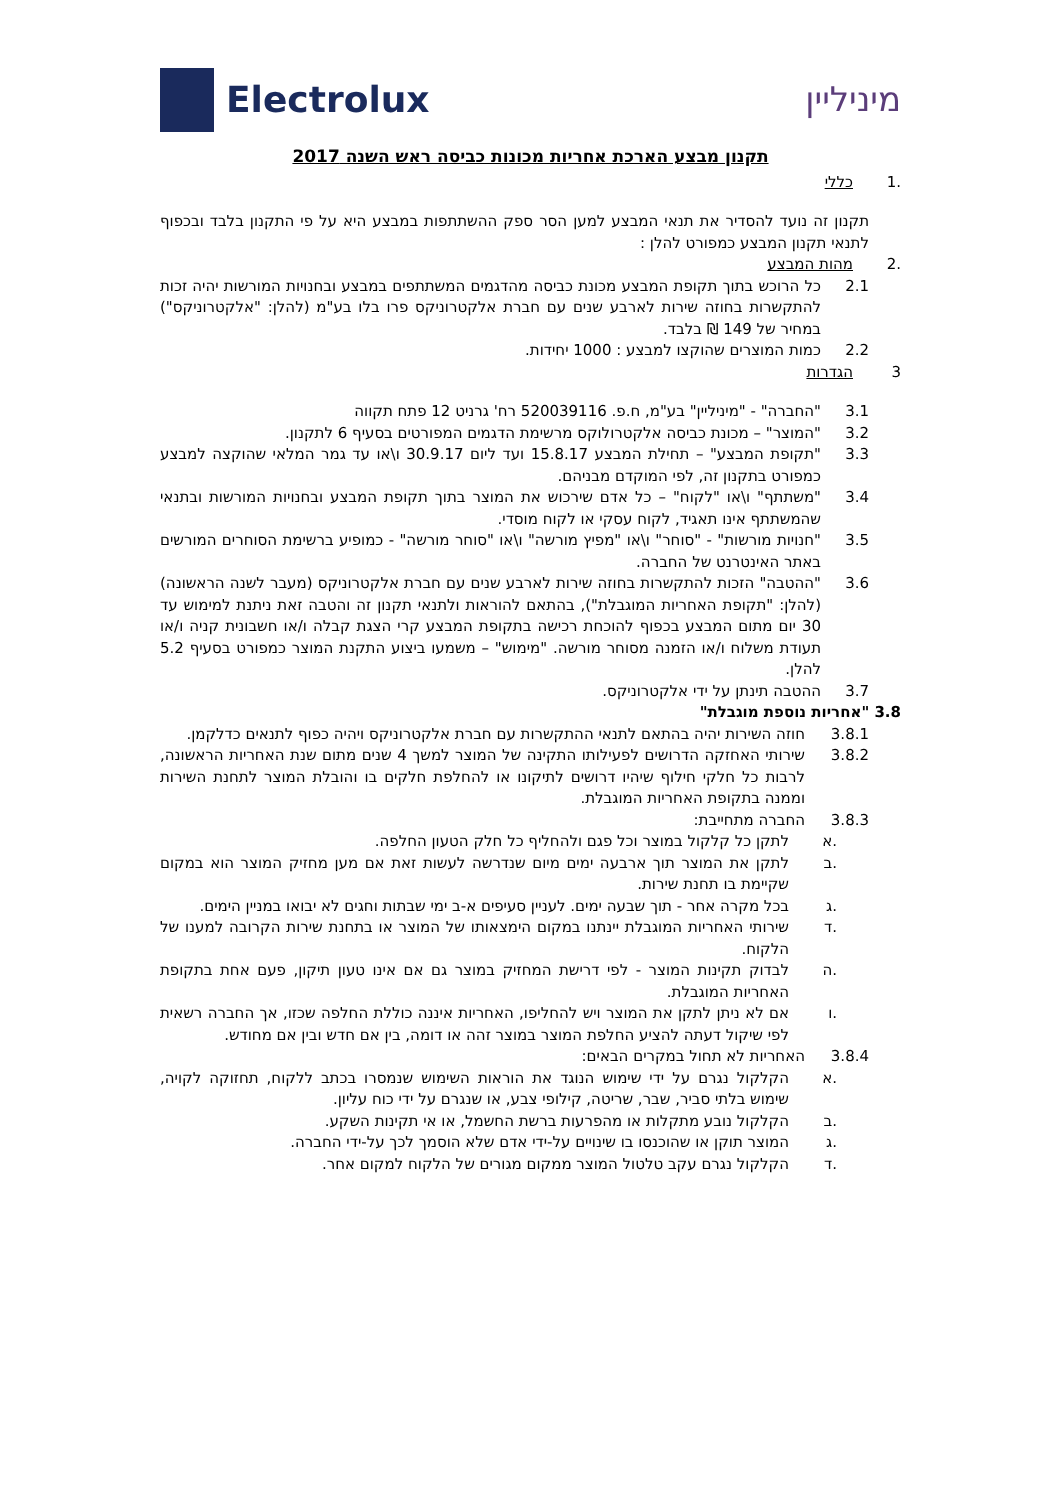Electrolux מיניליין
תקנון מבצע הארכת אחריות מכונות כביסה ראש השנה 2017
.1 כללי
תקנון זה נועד להסדיר את תנאי המבצע למען הסר ספק ההשתתפות במבצע היא על פי התקנון בלבד ובכפוף לתנאי תקנון המבצע כמפורט להלן :
.2 מהות המבצע
2.1 כל הרוכש בתוך תקופת המבצע מכונת כביסה מהדגמים המשתתפים במבצע ובחנויות המורשות יהיה זכות להתקשרות בחוזה שירות לארבע שנים עם חברת אלקטרוניקס פרו בלו בע"מ (להלן: "אלקטרוניקס") במחיר של 149 ₪ בלבד.
2.2 כמות המוצרים שהוקצו למבצע : 1000 יחידות.
3 הגדרות
3.1 "החברה" - "מיניליין" בע"מ, ח.פ. 520039116 רח' גרניט 12 פתח תקווה
3.2 "המוצר" – מכונת כביסה אלקטרולוקס מרשימת הדגמים המפורטים בסעיף 6 לתקנון.
3.3 "תקופת המבצע" – תחילת המבצע 15.8.17 ועד ליום 30.9.17 ו\או עד גמר המלאי שהוקצה למבצע כמפורט בתקנון זה, לפי המוקדם מבניהם.
3.4 "משתתף" ו\או "לקוח" – כל אדם שירכוש את המוצר בתוך תקופת המבצע ובחנויות המורשות ובתנאי שהמשתתף אינו תאגיד, לקוח עסקי או לקוח מוסדי.
3.5 "חנויות מורשות" - "סוחר" ו\או "מפיץ מורשה" ו\או "סוחר מורשה" - כמופיע ברשימת הסוחרים המורשים באתר האינטרנט של החברה.
3.6 "ההטבה" הזכות להתקשרות בחוזה שירות לארבע שנים עם חברת אלקטרוניקס (מעבר לשנה הראשונה) (להלן: "תקופת האחריות המוגבלת"), בהתאם להוראות ולתנאי תקנון זה והטבה זאת ניתנת למימוש עד 30 יום מתום המבצע בכפוף להוכחת רכישה בתקופת המבצע קרי הצגת קבלה ו/או חשבונית קניה ו/או תעודת משלוח ו/או הזמנה מסוחר מורשה. "מימוש" – משמעו ביצוע התקנת המוצר כמפורט בסעיף 5.2 להלן.
3.7 ההטבה תינתן על ידי אלקטרוניקס.
3.8 "אחריות נוספת מוגבלת"
3.8.1 חוזה השירות יהיה בהתאם לתנאי ההתקשרות עם חברת אלקטרוניקס ויהיה כפוף לתנאים כדלקמן.
3.8.2 שירותי האחזקה הדרושים לפעילותו התקינה של המוצר למשך 4 שנים מתום שנת האחריות הראשונה, לרבות כל חלקי חילוף שיהיו דרושים לתיקונו או להחלפת חלקים בו והובלת המוצר לתחנת השירות וממנה בתקופת האחריות המוגבלת.
3.8.3 החברה מתחייבת:
.א לתקן כל קלקול במוצר וכל פגם ולהחליף כל חלק הטעון החלפה.
.ב לתקן את המוצר תוך ארבעה ימים מיום שנדרשה לעשות זאת אם מען מחזיק המוצר הוא במקום שקיימת בו תחנת שירות.
.ג בכל מקרה אחר - תוך שבעה ימים. לעניין סעיפים א-ב ימי שבתות וחגים לא יבואו במניין הימים.
.ד שירותי האחריות המוגבלת יינתנו במקום הימצאותו של המוצר או בתחנת שירות הקרובה למענו של הלקוח.
.ה לבדוק תקינות המוצר - לפי דרישת המחזיק במוצר גם אם אינו טעון תיקון, פעם אחת בתקופת האחריות המוגבלת.
.ו אם לא ניתן לתקן את המוצר ויש להחליפו, האחריות איננה כוללת החלפה שכזו, אך החברה רשאית לפי שיקול דעתה להציע החלפת המוצר במוצר זהה או דומה, בין אם חדש ובין אם מחודש.
3.8.4 האחריות לא תחול במקרים הבאים:
.א הקלקול נגרם על ידי שימוש הנוגד את הוראות השימוש שנמסרו בכתב ללקוח, תחזוקה לקויה, שימוש בלתי סביר, שבר, שריטה, קילופי צבע, או שנגרם על ידי כוח עליון.
.ב הקלקול נובע מתקלות או מהפרעות ברשת החשמל, או אי תקינות השקע.
.ג המוצר תוקן או שהוכנסו בו שינויים על-ידי אדם שלא הוסמך לכך על-ידי החברה.
.ד הקלקול נגרם עקב טלטול המוצר ממקום מגורים של הלקוח למקום אחר.